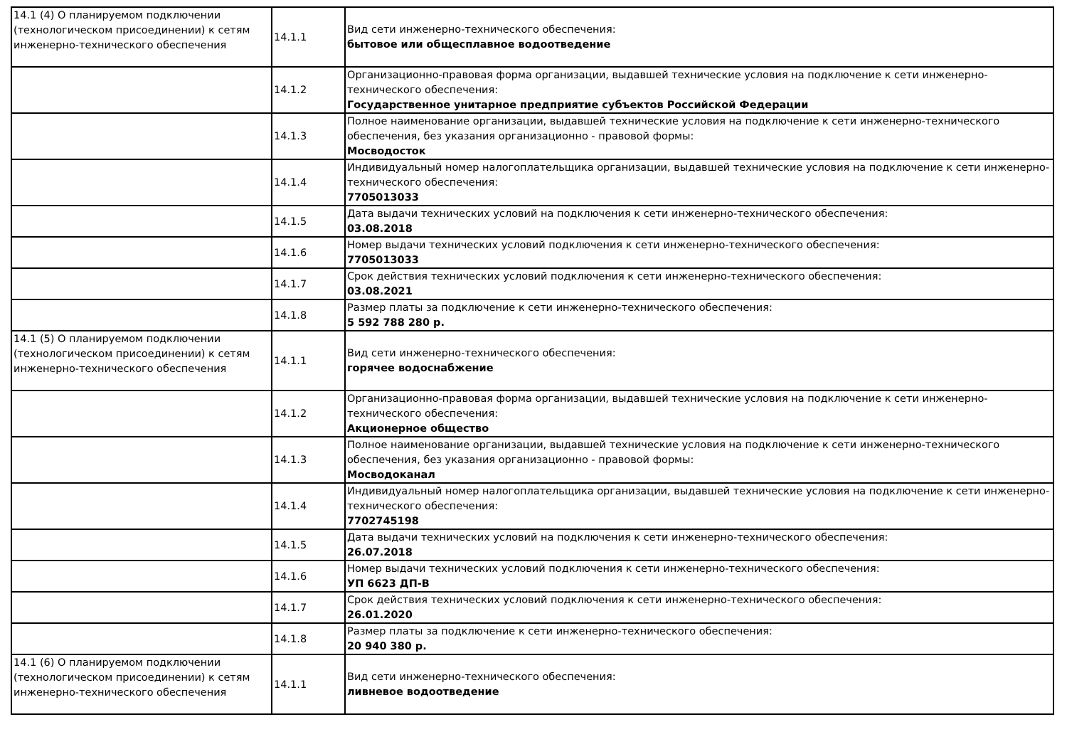| 14.1 (4) О планируемом подключении (технологическом присоединении) к сетям инженерно-технического обеспечения | 14.1.1 | Вид сети инженерно-технического обеспечения: бытовое или общесплавное водоотведение |
| | 14.1.2 | Организационно-правовая форма организации, выдавшей технические условия на подключение к сети инженерно-технического обеспечения: Государственное унитарное предприятие субъектов Российской Федерации |
| | 14.1.3 | Полное наименование организации, выдавшей технические условия на подключение к сети инженерно-технического обеспечения, без указания организационно - правовой формы: Мосводосток |
| | 14.1.4 | Индивидуальный номер налогоплательщика организации, выдавшей технические условия на подключение к сети инженерно-технического обеспечения: 7705013033 |
| | 14.1.5 | Дата выдачи технических условий на подключения к сети инженерно-технического обеспечения: 03.08.2018 |
| | 14.1.6 | Номер выдачи технических условий подключения к сети инженерно-технического обеспечения: 7705013033 |
| | 14.1.7 | Срок действия технических условий подключения к сети инженерно-технического обеспечения: 03.08.2021 |
| | 14.1.8 | Размер платы за подключение к сети инженерно-технического обеспечения: 5 592 788 280 р. |
| 14.1 (5) О планируемом подключении (технологическом присоединении) к сетям инженерно-технического обеспечения | 14.1.1 | Вид сети инженерно-технического обеспечения: горячее водоснабжение |
| | 14.1.2 | Организационно-правовая форма организации, выдавшей технические условия на подключение к сети инженерно-технического обеспечения: Акционерное общество |
| | 14.1.3 | Полное наименование организации, выдавшей технические условия на подключение к сети инженерно-технического обеспечения, без указания организационно - правовой формы: Мосводоканал |
| | 14.1.4 | Индивидуальный номер налогоплательщика организации, выдавшей технические условия на подключение к сети инженерно-технического обеспечения: 7702745198 |
| | 14.1.5 | Дата выдачи технических условий на подключения к сети инженерно-технического обеспечения: 26.07.2018 |
| | 14.1.6 | Номер выдачи технических условий подключения к сети инженерно-технического обеспечения: УП 6623 ДП-В |
| | 14.1.7 | Срок действия технических условий подключения к сети инженерно-технического обеспечения: 26.01.2020 |
| | 14.1.8 | Размер платы за подключение к сети инженерно-технического обеспечения: 20 940 380 р. |
| 14.1 (6) О планируемом подключении (технологическом присоединении) к сетям инженерно-технического обеспечения | 14.1.1 | Вид сети инженерно-технического обеспечения: ливневое водоотведение |